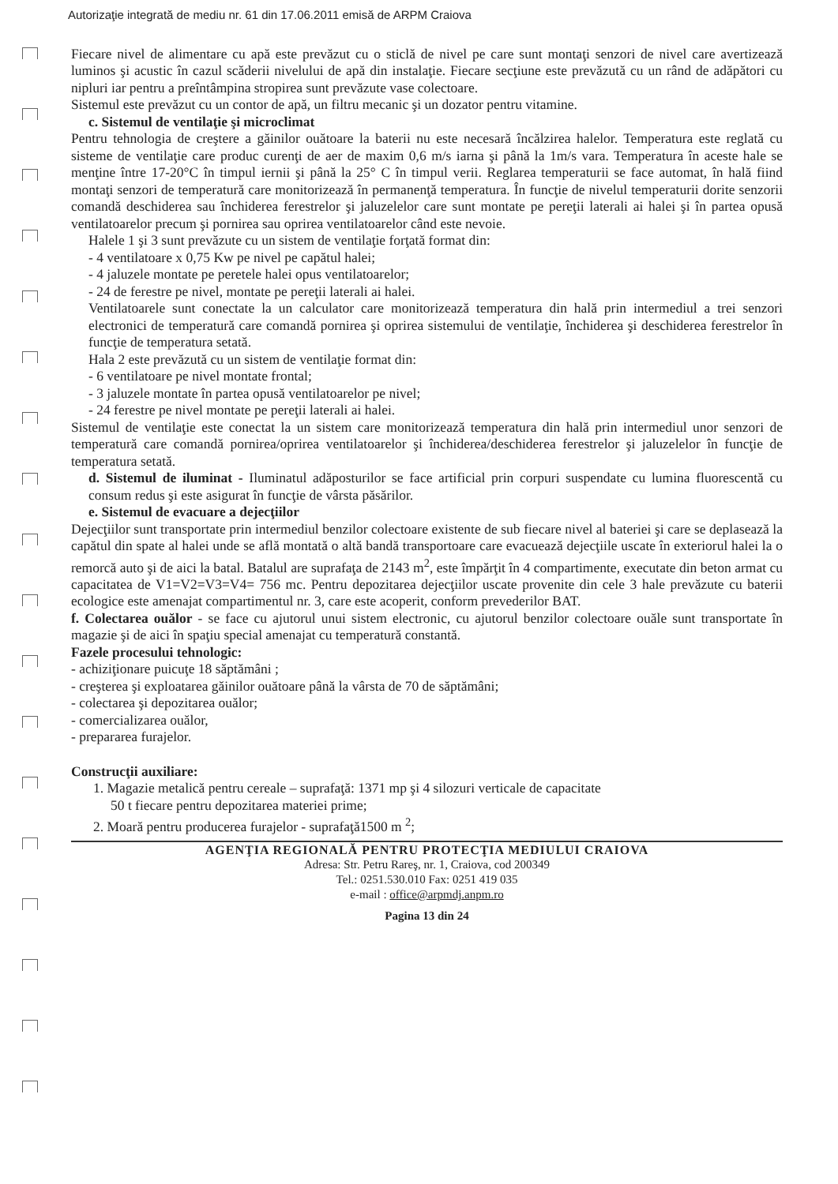Autorizaţie integrată de mediu nr. 61 din 17.06.2011 emisă de ARPM Craiova
Fiecare nivel de alimentare cu apă este prevăzut cu o sticlă de nivel pe care sunt montaţi senzori de nivel care avertizează luminos şi acustic în cazul scăderii nivelului de apă din instalaţie. Fiecare secţiune este prevăzută cu un rând de adăpători cu nipluri iar pentru a preîntâmpina stropirea sunt prevăzute vase colectoare.
Sistemul este prevăzut cu un contor de apă, un filtru mecanic şi un dozator pentru vitamine.
c. Sistemul de ventilaţie şi microclimat
Pentru tehnologia de creştere a găinilor ouătoare la baterii nu este necesară încălzirea halelor. Temperatura este reglată cu sisteme de ventilaţie care produc curenţi de aer de maxim 0,6 m/s iarna şi până la 1m/s vara. Temperatura în aceste hale se menţine între 17-20°C în timpul iernii şi până la 25° C în timpul verii. Reglarea temperaturii se face automat, în hală fiind montaţi senzori de temperatură care monitorizează în permanenţă temperatura. În funcţie de nivelul temperaturii dorite senzorii comandă deschiderea sau închiderea ferestrelor şi jaluzelelor care sunt montate pe pereţii laterali ai halei şi în partea opusă ventilatoarelor precum şi pornirea sau oprirea ventilatoarelor când este nevoie.
Halele 1 şi 3 sunt prevăzute cu un sistem de ventilaţie forţată format din:
- 4 ventilatoare x 0,75 Kw pe nivel pe capătul halei;
- 4 jaluzele montate pe peretele halei opus ventilatoarelor;
- 24 de ferestre pe nivel, montate pe pereţii laterali ai halei.
Ventilatoarele sunt conectate la un calculator care monitorizează temperatura din hală prin intermediul a trei senzori electronici de temperatură care comandă pornirea şi oprirea sistemului de ventilaţie, închiderea şi deschiderea ferestrelor în funcţie de temperatura setată.
Hala 2 este prevăzută cu un sistem de ventilaţie format din:
- 6 ventilatoare pe nivel montate frontal;
- 3 jaluzele montate în partea opusă ventilatoarelor pe nivel;
- 24 ferestre pe nivel montate pe pereţii laterali ai halei.
Sistemul de ventilaţie este conectat la un sistem care monitorizează temperatura din hală prin intermediul unor senzori de temperatură care comandă pornirea/oprirea ventilatoarelor şi închiderea/deschiderea ferestrelor şi jaluzelelor în funcţie de temperatura setată.
d. Sistemul de iluminat - Iluminatul adăposturilor se face artificial prin corpuri suspendate cu lumina fluorescentă cu consum redus şi este asigurat în funcţie de vârsta păsărilor.
e. Sistemul de evacuare a dejecţiilor
Dejecţiilor sunt transportate prin intermediul benzilor colectoare existente de sub fiecare nivel al bateriei şi care se deplasează la capătul din spate al halei unde se află montată o altă bandă transportoare care evacuează dejecţiile uscate în exteriorul halei la o remorcă auto şi de aici la batal. Batalul are suprafaţa de 2143 m<sup>2</sup>, este împărţit în 4 compartimente, executate din beton armat cu capacitatea de V1=V2=V3=V4= 756 mc. Pentru depozitarea dejecţiilor uscate provenite din cele 3 hale prevăzute cu baterii ecologice este amenajat compartimentul nr. 3, care este acoperit, conform prevederilor BAT.
f. Colectarea ouălor - se face cu ajutorul unui sistem electronic, cu ajutorul benzilor colectoare ouăle sunt transportate în magazie şi de aici în spaţiu special amenajat cu temperatură constantă.
Fazele procesului tehnologic:
- achiziţionare puicuţe 18 săptămâni ;
- creşterea şi exploatarea găinilor ouătoare până la vârsta de 70 de săptămâni;
- colectarea şi depozitarea ouălor;
- comercializarea ouălor,
- prepararea furajelor.
Construcţii auxiliare:
1. Magazie metalică pentru cereale – suprafaţă: 1371 mp şi 4 silozuri verticale de capacitate
50 t fiecare pentru depozitarea materiei prime;
2. Moară pentru producerea furajelor - suprafaţă1500 m <sup>2</sup>;
AGENŢIA REGIONALĂ PENTRU PROTECŢIA MEDIULUI CRAIOVA
Adresa: Str. Petru Rareş, nr. 1, Craiova, cod 200349
Tel.: 0251.530.010 Fax: 0251 419 035
e-mail : office@arpmdj.anpm.ro
Pagina 13 din 24